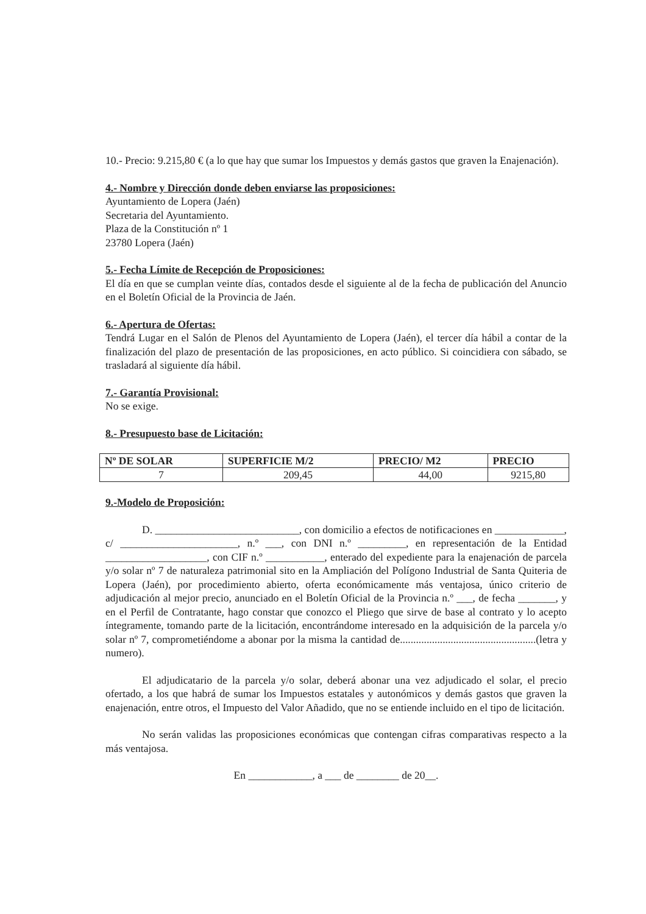10.- Precio: 9.215,80 € (a lo que hay que sumar los Impuestos y demás gastos que graven la Enajenación).
4.- Nombre y Dirección donde deben enviarse las proposiciones:
Ayuntamiento de Lopera (Jaén)
Secretaria del Ayuntamiento.
Plaza de la Constitución nº 1
23780 Lopera (Jaén)
5.- Fecha Límite de Recepción de Proposiciones:
El día en que se cumplan veinte días, contados desde el siguiente al de la fecha de publicación del Anuncio en el Boletín Oficial de la Provincia de Jaén.
6.- Apertura de Ofertas:
Tendrá Lugar en el Salón de Plenos del Ayuntamiento de Lopera (Jaén), el tercer día hábil a contar de la finalización del plazo de presentación de las proposiciones, en acto público. Si coincidiera con sábado, se trasladará al siguiente día hábil.
7.- Garantía Provisional:
No se exige.
8.- Presupuesto base de Licitación:
| Nº DE SOLAR | SUPERFICIE M/2 | PRECIO/ M2 | PRECIO |
| --- | --- | --- | --- |
| 7 | 209,45 | 44,00 | 9215,80 |
9.-Modelo de Proposición:
D. ___________________________, con domicilio a efectos de notificaciones en _____________, c/ ______________________, n.º ___, con DNI n.º _________, en representación de la Entidad ___________________, con CIF n.º ___________, enterado del expediente para la enajenación de parcela y/o solar nº 7 de naturaleza patrimonial sito en la Ampliación del Polígono Industrial de Santa Quiteria de Lopera (Jaén), por procedimiento abierto, oferta económicamente más ventajosa, único criterio de adjudicación al mejor precio, anunciado en el Boletín Oficial de la Provincia n.º ___, de fecha _______, y en el Perfil de Contratante, hago constar que conozco el Pliego que sirve de base al contrato y lo acepto íntegramente, tomando parte de la licitación, encontrándome interesado en la adquisición de la parcela y/o solar nº 7, comprometiéndome a abonar por la misma la cantidad de...................................................(letra y numero).
El adjudicatario de la parcela y/o solar, deberá abonar una vez adjudicado el solar, el precio ofertado, a los que habrá de sumar los Impuestos estatales y autonómicos y demás gastos que graven la enajenación, entre otros, el Impuesto del Valor Añadido, que no se entiende incluido en el tipo de licitación.
No serán validas las proposiciones económicas que contengan cifras comparativas respecto a la más ventajosa.
En ____________, a ___ de ________ de 20__.